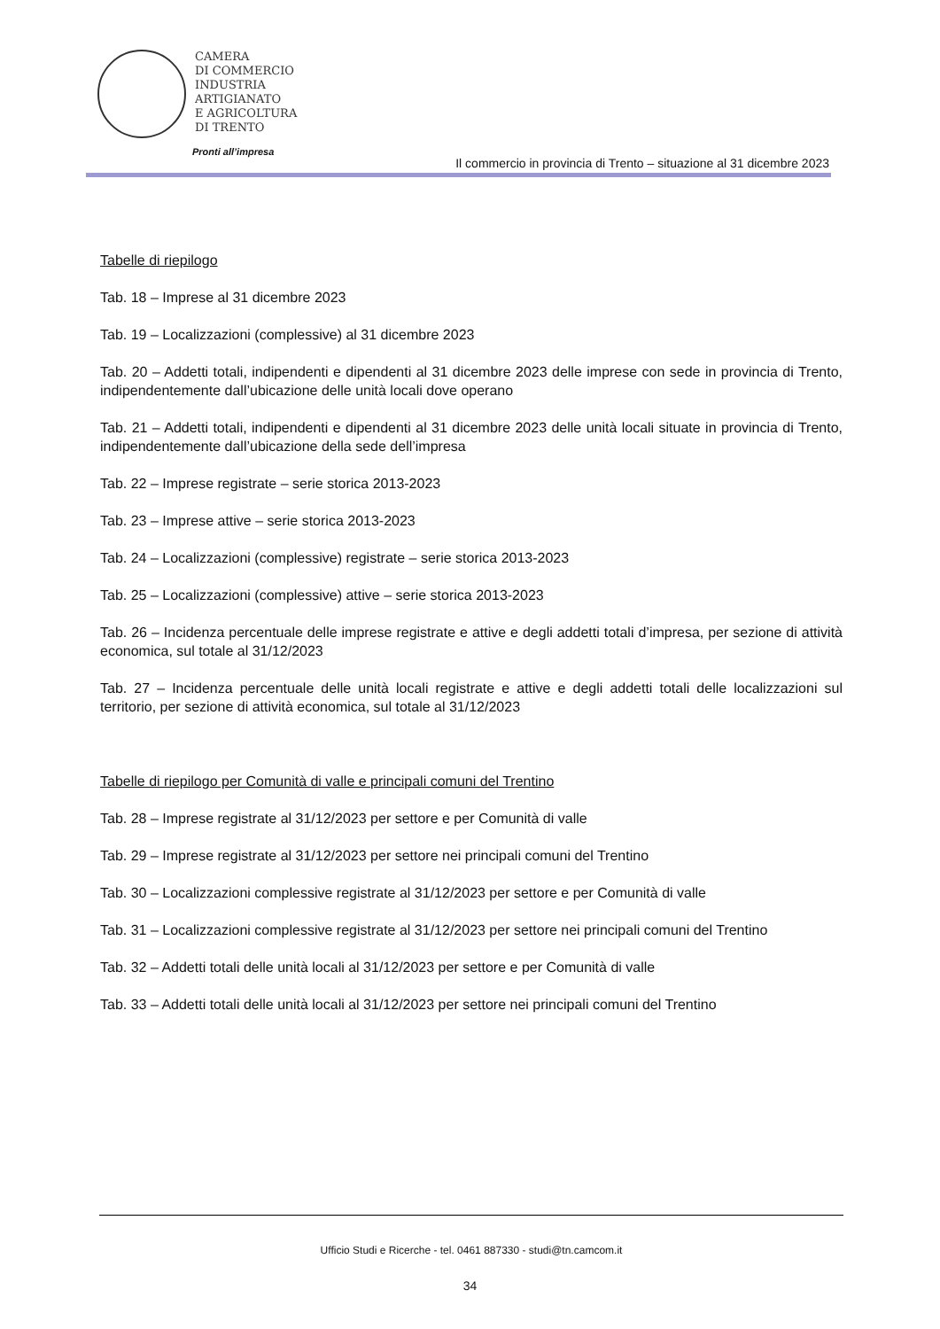CAMERA
DI COMMERCIO
INDUSTRIA
ARTIGIANATO
E AGRICOLTURA
DI TRENTO
Pronti all’impresa
Il commercio in provincia di Trento – situazione al 31 dicembre 2023
Tabelle di riepilogo
Tab. 18 – Imprese al 31 dicembre 2023
Tab. 19 – Localizzazioni (complessive) al 31 dicembre 2023
Tab. 20 – Addetti totali, indipendenti e dipendenti al 31 dicembre 2023 delle imprese con sede in provincia di Trento, indipendentemente dall’ubicazione delle unità locali dove operano
Tab. 21 – Addetti totali, indipendenti e dipendenti al 31 dicembre 2023 delle unità locali situate in provincia di Trento, indipendentemente dall’ubicazione della sede dell’impresa
Tab. 22 – Imprese registrate – serie storica 2013-2023
Tab. 23 – Imprese attive – serie storica 2013-2023
Tab. 24 – Localizzazioni (complessive) registrate – serie storica 2013-2023
Tab. 25 – Localizzazioni (complessive) attive – serie storica 2013-2023
Tab. 26 – Incidenza percentuale delle imprese registrate e attive e degli addetti totali d’impresa, per sezione di attività economica, sul totale al 31/12/2023
Tab. 27 – Incidenza percentuale delle unità locali registrate e attive e degli addetti totali delle localizzazioni sul territorio, per sezione di attività economica, sul totale al 31/12/2023
Tabelle di riepilogo per Comunità di valle e principali comuni del Trentino
Tab. 28 – Imprese registrate al 31/12/2023 per settore e per Comunità di valle
Tab. 29 – Imprese registrate al 31/12/2023 per settore nei principali comuni del Trentino
Tab. 30 – Localizzazioni complessive registrate al 31/12/2023 per settore e per Comunità di valle
Tab. 31 – Localizzazioni complessive registrate al 31/12/2023 per settore nei principali comuni del Trentino
Tab. 32 – Addetti totali delle unità locali al 31/12/2023 per settore e per Comunità di valle
Tab. 33 – Addetti totali delle unità locali al 31/12/2023 per settore nei principali comuni del Trentino
Ufficio Studi e Ricerche - tel. 0461 887330 - studi@tn.camcom.it
34